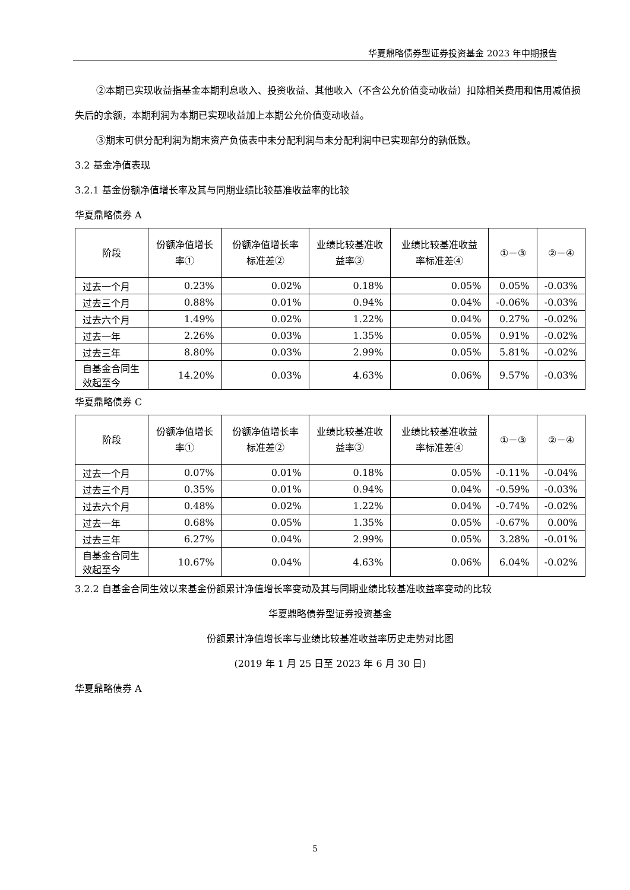华夏鼎略债券型证券投资基金 2023 年中期报告
②本期已实现收益指基金本期利息收入、投资收益、其他收入（不含公允价值变动收益）扣除相关费用和信用减值损失后的余额，本期利润为本期已实现收益加上本期公允价值变动收益。
③期末可供分配利润为期末资产负债表中未分配利润与未分配利润中已实现部分的孰低数。
3.2 基金净值表现
3.2.1 基金份额净值增长率及其与同期业绩比较基准收益率的比较
华夏鼎略债券 A
| 阶段 | 份额净值增长率① | 份额净值增长率标准差② | 业绩比较基准收益率③ | 业绩比较基准收益率标准差④ | ①－③ | ②－④ |
| --- | --- | --- | --- | --- | --- | --- |
| 过去一个月 | 0.23% | 0.02% | 0.18% | 0.05% | 0.05% | -0.03% |
| 过去三个月 | 0.88% | 0.01% | 0.94% | 0.04% | -0.06% | -0.03% |
| 过去六个月 | 1.49% | 0.02% | 1.22% | 0.04% | 0.27% | -0.02% |
| 过去一年 | 2.26% | 0.03% | 1.35% | 0.05% | 0.91% | -0.02% |
| 过去三年 | 8.80% | 0.03% | 2.99% | 0.05% | 5.81% | -0.02% |
| 自基金合同生效起至今 | 14.20% | 0.03% | 4.63% | 0.06% | 9.57% | -0.03% |
华夏鼎略债券 C
| 阶段 | 份额净值增长率① | 份额净值增长率标准差② | 业绩比较基准收益率③ | 业绩比较基准收益率标准差④ | ①－③ | ②－④ |
| --- | --- | --- | --- | --- | --- | --- |
| 过去一个月 | 0.07% | 0.01% | 0.18% | 0.05% | -0.11% | -0.04% |
| 过去三个月 | 0.35% | 0.01% | 0.94% | 0.04% | -0.59% | -0.03% |
| 过去六个月 | 0.48% | 0.02% | 1.22% | 0.04% | -0.74% | -0.02% |
| 过去一年 | 0.68% | 0.05% | 1.35% | 0.05% | -0.67% | 0.00% |
| 过去三年 | 6.27% | 0.04% | 2.99% | 0.05% | 3.28% | -0.01% |
| 自基金合同生效起至今 | 10.67% | 0.04% | 4.63% | 0.06% | 6.04% | -0.02% |
3.2.2 自基金合同生效以来基金份额累计净值增长率变动及其与同期业绩比较基准收益率变动的比较
华夏鼎略债券型证券投资基金
份额累计净值增长率与业绩比较基准收益率历史走势对比图
(2019 年 1 月 25 日至 2023 年 6 月 30 日)
华夏鼎略债券 A
5